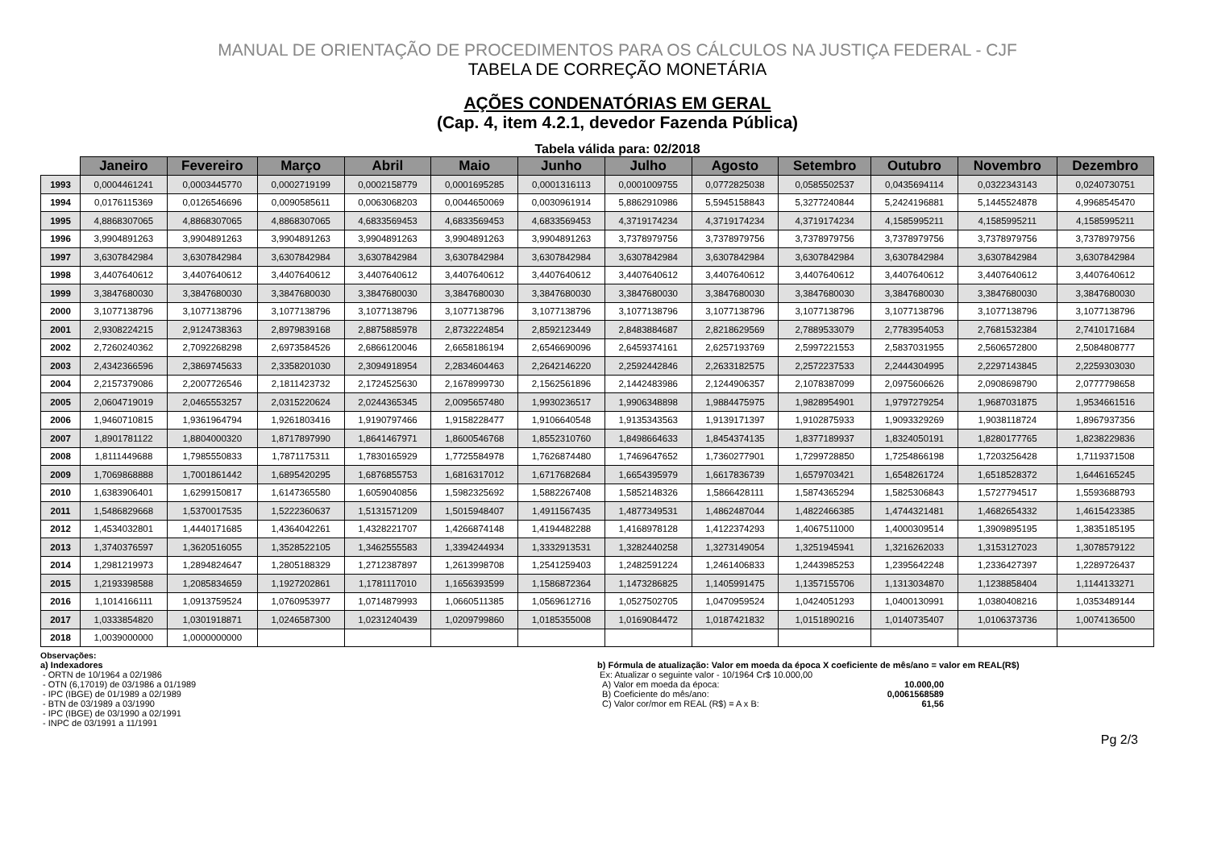MANUAL DE ORIENTAÇÃO DE PROCEDIMENTOS PARA OS CÁLCULOS NA JUSTIÇA FEDERAL - CJF
TABELA DE CORREÇÃO MONETÁRIA
AÇÕES CONDENATÓRIAS EM GERAL
(Cap. 4, item 4.2.1, devedor Fazenda Pública)
Tabela válida para: 02/2018
| | Janeiro | Fevereiro | Março | Abril | Maio | Junho | Julho | Agosto | Setembro | Outubro | Novembro | Dezembro |
| --- | --- | --- | --- | --- | --- | --- | --- | --- | --- | --- | --- | --- |
| 1993 | 0,0004461241 | 0,0003445770 | 0,0002719199 | 0,0002158779 | 0,0001695285 | 0,0001316113 | 0,0001009755 | 0,0772825038 | 0,0585502537 | 0,0435694114 | 0,0322343143 | 0,0240730751 |
| 1994 | 0,0176115369 | 0,0126546696 | 0,0090585611 | 0,0063068203 | 0,0044650069 | 0,0030961914 | 5,8862910986 | 5,5945158843 | 5,3277240844 | 5,2424196881 | 5,1445524878 | 4,9968545470 |
| 1995 | 4,8868307065 | 4,8868307065 | 4,8868307065 | 4,6833569453 | 4,6833569453 | 4,6833569453 | 4,3719174234 | 4,3719174234 | 4,3719174234 | 4,1585995211 | 4,1585995211 | 4,1585995211 |
| 1996 | 3,9904891263 | 3,9904891263 | 3,9904891263 | 3,9904891263 | 3,9904891263 | 3,9904891263 | 3,7378979756 | 3,7378979756 | 3,7378979756 | 3,7378979756 | 3,7378979756 | 3,7378979756 |
| 1997 | 3,6307842984 | 3,6307842984 | 3,6307842984 | 3,6307842984 | 3,6307842984 | 3,6307842984 | 3,6307842984 | 3,6307842984 | 3,6307842984 | 3,6307842984 | 3,6307842984 | 3,6307842984 |
| 1998 | 3,4407640612 | 3,4407640612 | 3,4407640612 | 3,4407640612 | 3,4407640612 | 3,4407640612 | 3,4407640612 | 3,4407640612 | 3,4407640612 | 3,4407640612 | 3,4407640612 | 3,4407640612 |
| 1999 | 3,3847680030 | 3,3847680030 | 3,3847680030 | 3,3847680030 | 3,3847680030 | 3,3847680030 | 3,3847680030 | 3,3847680030 | 3,3847680030 | 3,3847680030 | 3,3847680030 | 3,3847680030 |
| 2000 | 3,1077138796 | 3,1077138796 | 3,1077138796 | 3,1077138796 | 3,1077138796 | 3,1077138796 | 3,1077138796 | 3,1077138796 | 3,1077138796 | 3,1077138796 | 3,1077138796 | 3,1077138796 |
| 2001 | 2,9308224215 | 2,9124738363 | 2,8979839168 | 2,8875885978 | 2,8732224854 | 2,8592123449 | 2,8483884687 | 2,8218629569 | 2,7889533079 | 2,7783954053 | 2,7681532384 | 2,7410171684 |
| 2002 | 2,7260240362 | 2,7092268298 | 2,6973584526 | 2,6866120046 | 2,6658186194 | 2,6546690096 | 2,6459374161 | 2,6257193769 | 2,5997221553 | 2,5837031955 | 2,5606572800 | 2,5084808777 |
| 2003 | 2,4342366596 | 2,3869745633 | 2,3358201030 | 2,3094918954 | 2,2834604463 | 2,2642146220 | 2,2592442846 | 2,2633182575 | 2,2572237533 | 2,2444304995 | 2,2297143845 | 2,2259303030 |
| 2004 | 2,2157379086 | 2,2007726546 | 2,1811423732 | 2,1724525630 | 2,1678999730 | 2,1562561896 | 2,1442483986 | 2,1244906357 | 2,1078387099 | 2,0975606626 | 2,0908698790 | 2,0777798658 |
| 2005 | 2,0604719019 | 2,0465553257 | 2,0315220624 | 2,0244365345 | 2,0095657480 | 1,9930236517 | 1,9906348898 | 1,9884475975 | 1,9828954901 | 1,9797279254 | 1,9687031875 | 1,9534661516 |
| 2006 | 1,9460710815 | 1,9361964794 | 1,9261803416 | 1,9190797466 | 1,9158228477 | 1,9106640548 | 1,9135343563 | 1,9139171397 | 1,9102875933 | 1,9093329269 | 1,9038118724 | 1,8967937356 |
| 2007 | 1,8901781122 | 1,8804000320 | 1,8717897990 | 1,8641467971 | 1,8600546768 | 1,8552310760 | 1,8498664633 | 1,8454374135 | 1,8377189937 | 1,8324050191 | 1,8280177765 | 1,8238229836 |
| 2008 | 1,8111449688 | 1,7985550833 | 1,7871175311 | 1,7830165929 | 1,7725584978 | 1,7626874480 | 1,7469647652 | 1,7360277901 | 1,7299728850 | 1,7254866198 | 1,7203256428 | 1,7119371508 |
| 2009 | 1,7069868888 | 1,7001861442 | 1,6895420295 | 1,6876855753 | 1,6816317012 | 1,6717682684 | 1,6654395979 | 1,6617836739 | 1,6579703421 | 1,6548261724 | 1,6518528372 | 1,6446165245 |
| 2010 | 1,6383906401 | 1,6299150817 | 1,6147365580 | 1,6059040856 | 1,5982325692 | 1,5882267408 | 1,5852148326 | 1,5866428111 | 1,5874365294 | 1,5825306843 | 1,5727794517 | 1,5593688793 |
| 2011 | 1,5486829668 | 1,5370017535 | 1,5222360637 | 1,5131571209 | 1,5015948407 | 1,4911567435 | 1,4877349531 | 1,4862487044 | 1,4822466385 | 1,4744321481 | 1,4682654332 | 1,4615423385 |
| 2012 | 1,4534032801 | 1,4440171685 | 1,4364042261 | 1,4328221707 | 1,4266874148 | 1,4194482288 | 1,4168978128 | 1,4122374293 | 1,4067511000 | 1,4000309514 | 1,3909895195 | 1,3835185195 |
| 2013 | 1,3740376597 | 1,3620516055 | 1,3528522105 | 1,3462555583 | 1,3394244934 | 1,3332913531 | 1,3282440258 | 1,3273149054 | 1,3251945941 | 1,3216262033 | 1,3153127023 | 1,3078579122 |
| 2014 | 1,2981219973 | 1,2894824647 | 1,2805188329 | 1,2712387897 | 1,2613998708 | 1,2541259403 | 1,2482591224 | 1,2461406833 | 1,2443985253 | 1,2395642248 | 1,2336427397 | 1,2289726437 |
| 2015 | 1,2193398588 | 1,2085834659 | 1,1927202861 | 1,1781117010 | 1,1656393599 | 1,1586872364 | 1,1473286825 | 1,1405991475 | 1,1357155706 | 1,1313034870 | 1,1238858404 | 1,1144133271 |
| 2016 | 1,1014166111 | 1,0913759524 | 1,0760953977 | 1,0714879993 | 1,0660511385 | 1,0569612716 | 1,0527502705 | 1,0470959524 | 1,0424051293 | 1,0400130991 | 1,0380408216 | 1,0353489144 |
| 2017 | 1,0333854820 | 1,0301918871 | 1,0246587300 | 1,0231240439 | 1,0209799860 | 1,0185355008 | 1,0169084472 | 1,0187421832 | 1,0151890216 | 1,0140735407 | 1,0106373736 | 1,0074136500 |
| 2018 | 1,0039000000 | 1,0000000000 | | | | | | | | | | |
Observações:
a) Indexadores
- ORTN de 10/1964 a 02/1986
- OTN (6,17019) de 03/1986 a 01/1989
- IPC (IBGE) de 01/1989 a 02/1989
- BTN de 03/1989 a 03/1990
- IPC (IBGE) de 03/1990 a 02/1991
- INPC de 03/1991 a 11/1991
b) Fórmula de atualização: Valor em moeda da época X coeficiente de mês/ano = valor em REAL(R$)
Ex: Atualizar o seguinte valor - 10/1964 Cr$ 10.000,00
A) Valor em moeda da época: 10.000,00
B) Coeficiente do mês/ano: 0,0061568589
C) Valor cor/mor em REAL (R$) = A x B: 61,56
Pg 2/3